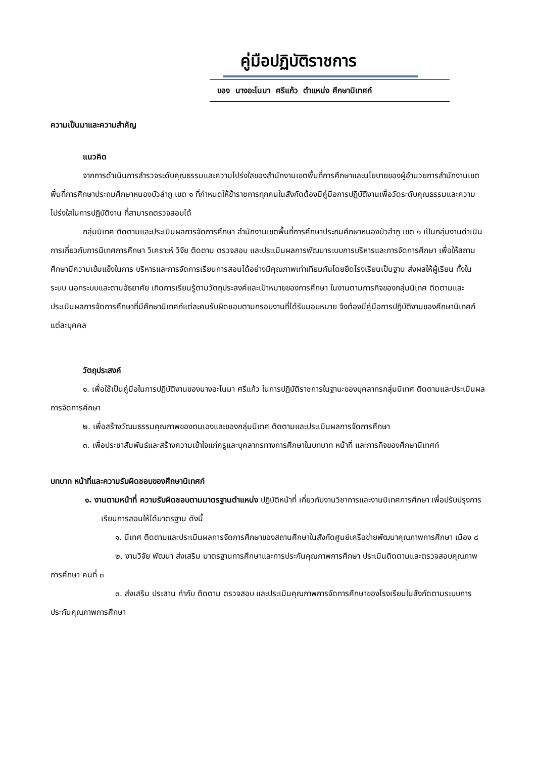คู่มือปฏิบัติราชการ
ของ นางอะโนมา ศรีแก้ว ตำแหน่ง ศึกษานิเทศก์
ความเป็นมาและความสำคัญ
แนวคิด
จากการดำเนินการสำรวจระดับคุณธรรมและความโปร่งใสของสำนักงานเขตพื้นที่การศึกษาและนโยบายของผู้อำนวยการสำนักงานเขตพื้นที่การศึกษาประถมศึกษาหนองบัวลำภู เขต ๑ ที่กำหนดให้ข้าราชการทุกคนในสังกัดต้องมีคู่มือการปฏิบัติงานเพื่อวัดระดับคุณธรรมและความโปร่งใสในการปฏิบัติงาน ที่สามารถตรวจสอบได้
กลุ่มนิเทศ ติดตามและประเมินผลการจัดการศึกษา สำนักงานเขตพื้นที่การศึกษาประถมศึกษาหนองบัวลำภู เขต ๑ เป็นกลุ่มงานดำเนินการเกี่ยวกับการนิเทศการศึกษา วิเคราะห์ วิจัย ติดตาม ตรวจสอบ และประเมินผลการพัฒนาระบบการบริหารและการจัดการศึกษา เพื่อให้สถานศึกษามีความเข้มแข็งในการ บริหารและการจัดการเรียนการสอนได้อย่างมีคุณภาพเท่าเทียมกันโดยยึดโรงเรียนเป็นฐาน ส่งผลให้ผู้เรียน ทั้งในระบบ นอกระบบและตามอัธยาศัย เกิดการเรียนรู้ตามวัตถุประสงค์และเป้าหมายของการศึกษา ในงานตามภารกิจของกลุ่มนิเทศ ติดตามและประเมินผลการจัดการศึกษาที่มีศึกษานิเทศก์แต่ละคนรับผิดชอบตามกรอบงานที่ได้รับมอบหมาย จึงต้องมีคู่มือการปฏิบัติงานของศึกษานิเทศก์แต่ละบุคคล
วัตถุประสงค์
๑. เพื่อใช้เป็นคู่มือในการปฏิบัติงานของนางอะโนมา ศรีแก้ว ในการปฏิบัติราชการในฐานะของบุคลากรกลุ่มนิเทศ ติดตามและประเมินผลการจัดการศึกษา
๒. เพื่อสร้างวัฒนธรรมคุณภาพของตนเองและของกลุ่มนิเทศ ติดตามและประเมินผลการจัดการศึกษา
๓. เพื่อประชาสัมพันธ์และสร้างความเข้าใจแก่ครูและบุคลากรทางการศึกษาในบทบาท หน้าที่ และภารกิจของศึกษานิเทศก์
บทบาท หน้าที่และความรับผิดชอบของศึกษานิเทศก์
๑. งานตามหน้าที่ ความรับผิดชอบตามมาตรฐานตำแหน่ง ปฏิบัติหน้าที่ เกี่ยวกับงานวิชาการและงานนิเทศการศึกษา เพื่อปรับปรุงการเรียนการสอนให้ได้มาตรฐาน ดังนี้
๑. นิเทศ ติดตามและประเมินผลการจัดการศึกษาของสถานศึกษาในสังกัดศูนย์เครือข่ายพัฒนาคุณภาพการศึกษา เมือง ๘
๒. งานวิจัย พัฒนา ส่งเสริม มาตรฐานการศึกษาและการประกันคุณภาพการศึกษา ประเมินติดตามและตรวจสอบคุณภาพการศึกษา คนที่ ๓
๓. ส่งเสริม ประสาน กำกับ ติดตาม ตรวจสอบ และประเมินคุณภาพการจัดการศึกษาของโรงเรียนในสังกัดตามระบบการประกันคุณภาพการศึกษา